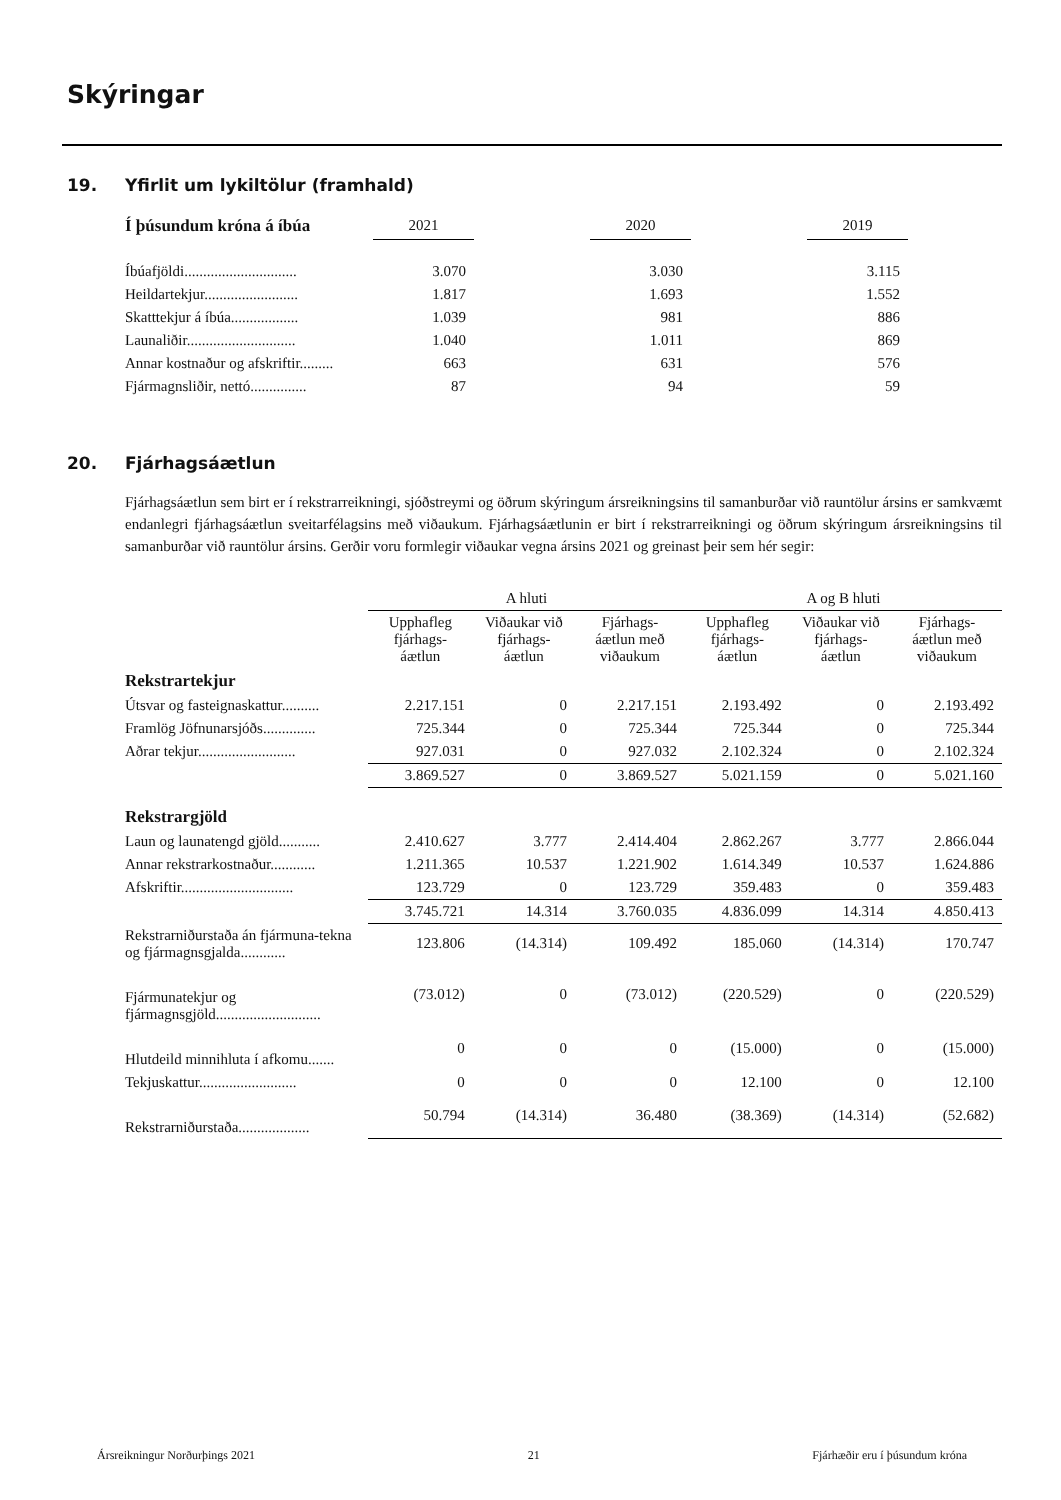Skýringar
19. Yfirlit um lykiltölur (framhald)
| Í þúsundum króna á íbúa | 2021 | | 2020 | | 2019 |
| --- | --- | --- | --- | --- | --- |
| Íbúafjöldi.............................. | 3.070 | | 3.030 | | 3.115 |
| Heildartekjur......................... | 1.817 | | 1.693 | | 1.552 |
| Skatttekjur á íbúa.................. | 1.039 | | 981 | | 886 |
| Launaliðir............................. | 1.040 | | 1.011 | | 869 |
| Annar kostnaður og afskriftir......... | 663 | | 631 | | 576 |
| Fjármagnsliðir, nettó............... | 87 | | 94 | | 59 |
20. Fjárhagsáætlun
Fjárhagsáætlun sem birt er í rekstrarreikningi, sjóðstreymi og öðrum skýringum ársreikningsins til samanburðar við rauntölur ársins er samkvæmt endanlegri fjárhagsáætlun sveitarfélagsins með viðaukum. Fjárhagsáætlunin er birt í rekstrarreikningi og öðrum skýringum ársreikningsins til samanburðar við rauntölur ársins. Gerðir voru formlegir viðaukar vegna ársins 2021 og greinast þeir sem hér segir:
| | A hluti | | | A og B hluti | | |
| --- | --- | --- | --- | --- | --- | --- |
| | Upphafleg fjárhags-áætlun | Viðaukar við fjárhags-áætlun | Fjárhags-áætlun með viðaukum | Upphafleg fjárhags-áætlun | Viðaukar við fjárhags-áætlun | Fjárhags-áætlun með viðaukum |
| Rekstrartekjur | | | | | | |
| Útsvar og fasteignaskattur.......... | 2.217.151 | 0 | 2.217.151 | 2.193.492 | 0 | 2.193.492 |
| Framlög Jöfnunarsjóðs.............. | 725.344 | 0 | 725.344 | 725.344 | 0 | 725.344 |
| Aðrar tekjur.......................... | 927.031 | 0 | 927.032 | 2.102.324 | 0 | 2.102.324 |
| | 3.869.527 | 0 | 3.869.527 | 5.021.159 | 0 | 5.021.160 |
| Rekstrargjöld | | | | | | |
| Laun og launatengd gjöld........... | 2.410.627 | 3.777 | 2.414.404 | 2.862.267 | 3.777 | 2.866.044 |
| Annar rekstrarkostnaður............ | 1.211.365 | 10.537 | 1.221.902 | 1.614.349 | 10.537 | 1.624.886 |
| Afskriftir.............................. | 123.729 | 0 | 123.729 | 359.483 | 0 | 359.483 |
| | 3.745.721 | 14.314 | 3.760.035 | 4.836.099 | 14.314 | 4.850.413 |
| Rekstrarniðurstaða án fjármuna-tekna og fjármagnsgjalda............ | 123.806 | (14.314) | 109.492 | 185.060 | (14.314) | 170.747 |
| Fjármunatekjur og fjármagnsgjöld............................ | (73.012) | 0 | (73.012) | (220.529) | 0 | (220.529) |
| Hlutdeild minnihluta í afkomu....... | 0 | 0 | 0 | (15.000) | 0 | (15.000) |
| Tekjuskattur.......................... | 0 | 0 | 0 | 12.100 | 0 | 12.100 |
| Rekstrarniðurstaða................... | 50.794 | (14.314) | 36.480 | (38.369) | (14.314) | (52.682) |
Ársreikningur Norðurþings 2021 21 Fjárhæðir eru í þúsundum króna